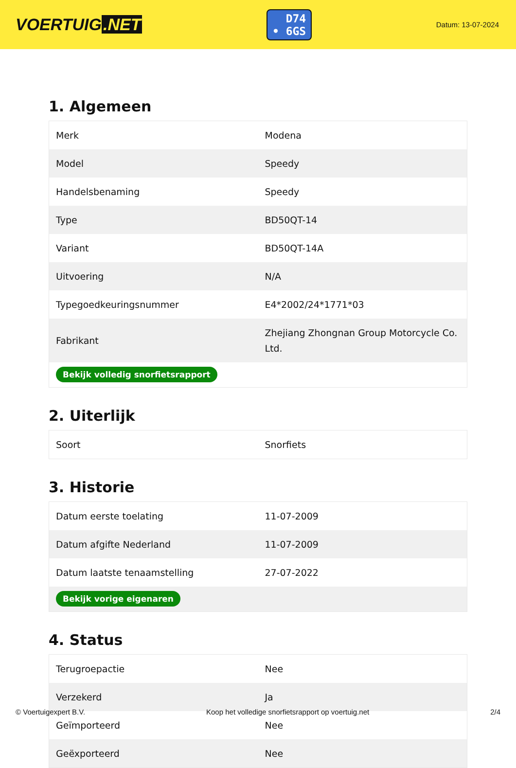VOERTUIG.NET
D74
• 6GS
Datum: 13-07-2024
1. Algemeen
| Merk | Modena |
| Model | Speedy |
| Handelsbenaming | Speedy |
| Type | BD50QT-14 |
| Variant | BD50QT-14A |
| Uitvoering | N/A |
| Typegoedkeuringsnummer | E4*2002/24*1771*03 |
| Fabrikant | Zhejiang Zhongnan Group Motorcycle Co. Ltd. |
| Bekijk volledig snorfietsrapport | |
2. Uiterlijk
| Soort | Snorfiets |
3. Historie
| Datum eerste toelating | 11-07-2009 |
| Datum afgifte Nederland | 11-07-2009 |
| Datum laatste tenaamstelling | 27-07-2022 |
| Bekijk vorige eigenaren | |
4. Status
| Terugroepactie | Nee |
| Verzekerd | Ja |
| Geïmporteerd | Nee |
| Geëxporteerd | Nee |
© Voertuigexpert B.V. Koop het volledige snorfietsrapport op voertuig.net 2/4